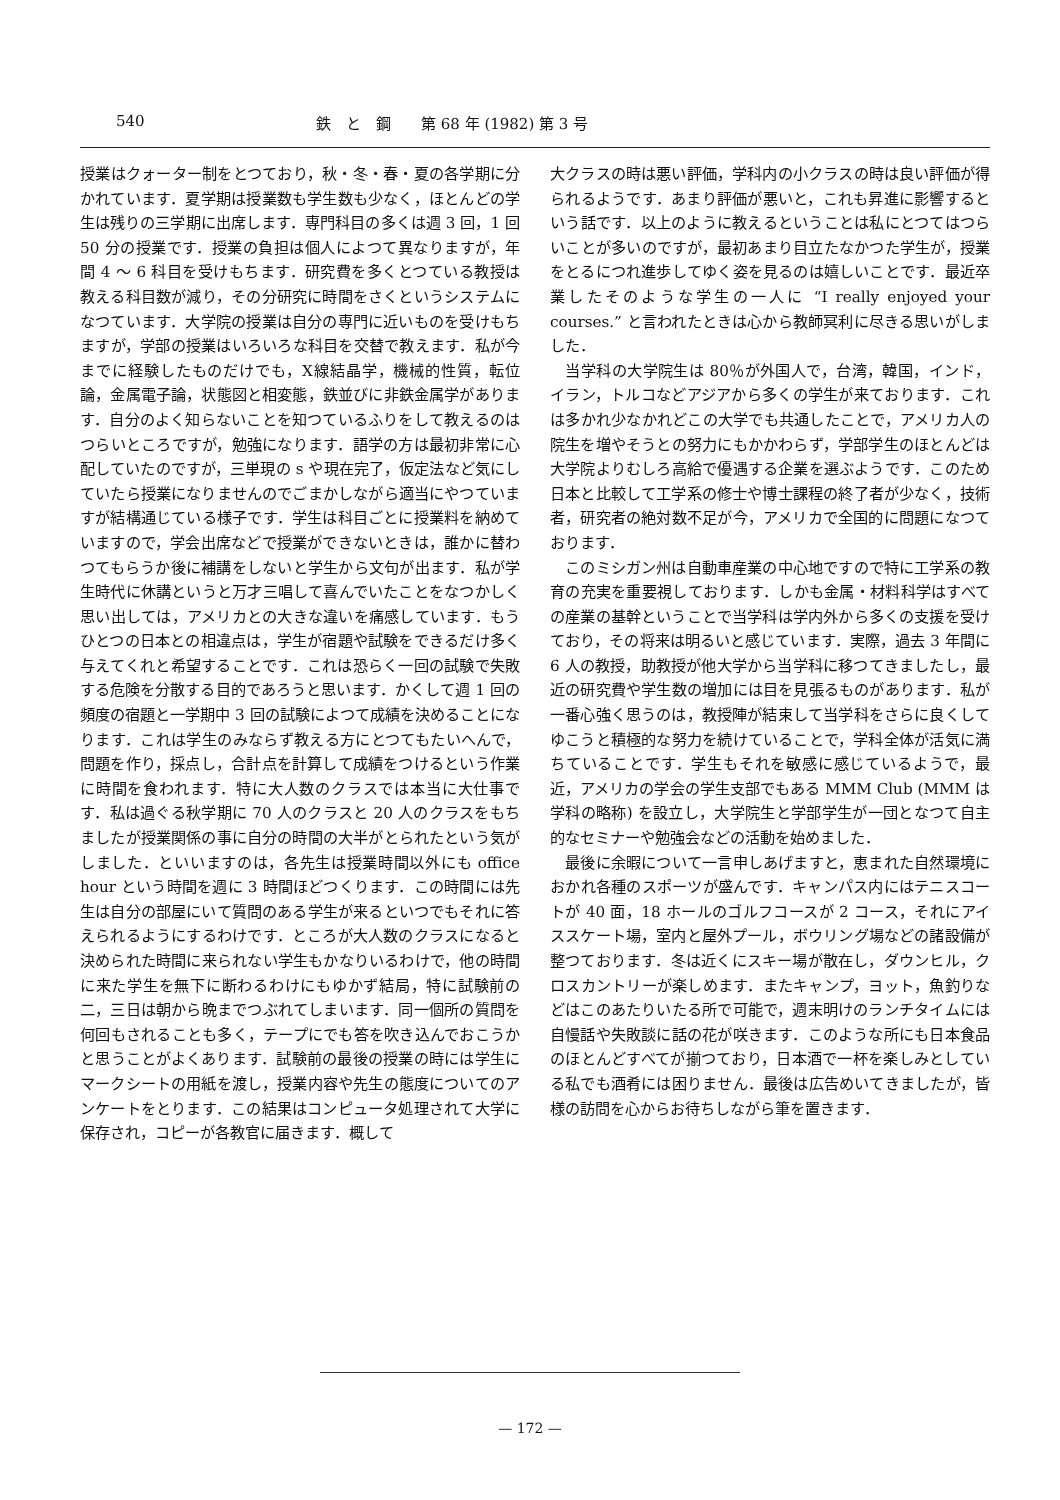540 鉄　と　鋼　　第 68 年 (1982) 第 3 号
授業はクォーター制をとつており，秋・冬・春・夏の各学期に分かれています．夏学期は授業数も学生数も少なく，ほとんどの学生は残りの三学期に出席します．専門科目の多くは週 3 回，1 回 50 分の授業です．授業の負担は個人によつて異なりますが，年間 4 ～ 6 科目を受けもちます．研究費を多くとつている教授は教える科目数が減り，その分研究に時間をさくというシステムになつています．大学院の授業は自分の専門に近いものを受けもちますが，学部の授業はいろいろな科目を交替で教えます．私が今までに経験したものだけでも，X線結晶学，機械的性質，転位論，金属電子論，状態図と相変態，鉄並びに非鉄金属学があります．自分のよく知らないことを知つているふりをして教えるのはつらいところですが，勉強になります．語学の方は最初非常に心配していたのですが，三単現の s や現在完了，仮定法など気にしていたら授業になりませんのでごまかしながら適当にやつていますが結構通じている様子です．学生は科目ごとに授業料を納めていますので，学会出席などで授業ができないときは，誰かに替わつてもらうか後に補講をしないと学生から文句が出ます．私が学生時代に休講というと万才三唱して喜んでいたことをなつかしく思い出しては，アメリカとの大きな違いを痛感しています．もうひとつの日本との相違点は，学生が宿題や試験をできるだけ多く与えてくれと希望することです．これは恐らく一回の試験で失敗する危険を分散する目的であろうと思います．かくして週 1 回の頻度の宿題と一学期中 3 回の試験によつて成績を決めることになります．これは学生のみならず教える方にとつてもたいへんで，問題を作り，採点し，合計点を計算して成績をつけるという作業に時間を食われます．特に大人数のクラスでは本当に大仕事です．私は過ぐる秋学期に 70 人のクラスと 20 人のクラスをもちましたが授業関係の事に自分の時間の大半がとられたという気がしました．といいますのは，各先生は授業時間以外にも office hour という時間を週に 3 時間ほどつくります．この時間には先生は自分の部屋にいて質問のある学生が来るといつでもそれに答えられるようにするわけです．ところが大人数のクラスになると決められた時間に来られない学生もかなりいるわけで，他の時間に来た学生を無下に断わるわけにもゆかず結局，特に試験前の二，三日は朝から晩までつぶれてしまいます．同一個所の質問を何回もされることも多く，テープにでも答を吹き込んでおこうかと思うことがよくあります．試験前の最後の授業の時には学生にマークシートの用紙を渡し，授業内容や先生の態度についてのアンケートをとります．この結果はコンピュータ処理されて大学に保存され，コピーが各教官に届きます．概して
大クラスの時は悪い評価，学科内の小クラスの時は良い評価が得られるようです．あまり評価が悪いと，これも昇進に影響するという話です．以上のように教えるということは私にとつてはつらいことが多いのですが，最初あまり目立たなかつた学生が，授業をとるにつれ進歩してゆく姿を見るのは嬉しいことです．最近卒業したそのような学生の一人に “I really enjoyed your courses.” と言われたときは心から教師冥利に尽きる思いがしました．
　当学科の大学院生は 80％が外国人で，台湾，韓国，インド，イラン，トルコなどアジアから多くの学生が来ております．これは多かれ少なかれどこの大学でも共通したことで，アメリカ人の院生を増やそうとの努力にもかかわらず，学部学生のほとんどは大学院よりむしろ高給で優遇する企業を選ぶようです．このため日本と比較して工学系の修士や博士課程の終了者が少なく，技術者，研究者の絶対数不足が今，アメリカで全国的に問題になつております．
　このミシガン州は自動車産業の中心地ですので特に工学系の教育の充実を重要視しております．しかも金属・材料科学はすべての産業の基幹ということで当学科は学内外から多くの支援を受けており，その将来は明るいと感じています．実際，過去 3 年間に 6 人の教授，助教授が他大学から当学科に移つてきましたし，最近の研究費や学生数の増加には目を見張るものがあります．私が一番心強く思うのは，教授陣が結束して当学科をさらに良くしてゆこうと積極的な努力を続けていることで，学科全体が活気に満ちていることです．学生もそれを敏感に感じているようで，最近，アメリカの学会の学生支部でもある MMM Club (MMM は学科の略称) を設立し，大学院生と学部学生が一団となつて自主的なセミナーや勉強会などの活動を始めました．
　最後に余暇について一言申しあげますと，恵まれた自然環境におかれ各種のスポーツが盛んです．キャンパス内にはテニスコートが 40 面，18 ホールのゴルフコースが 2 コース，それにアイススケート場，室内と屋外プール，ボウリング場などの諸設備が整つております．冬は近くにスキー場が散在し，ダウンヒル，クロスカントリーが楽しめます．またキャンプ，ヨット，魚釣りなどはこのあたりいたる所で可能で，週末明けのランチタイムには自慢話や失敗談に話の花が咲きます．このような所にも日本食品のほとんどすべてが揃つており，日本酒で一杯を楽しみとしている私でも酒肴には困りません．最後は広告めいてきましたが，皆様の訪問を心からお待ちしながら筆を置きます．
— 172 —